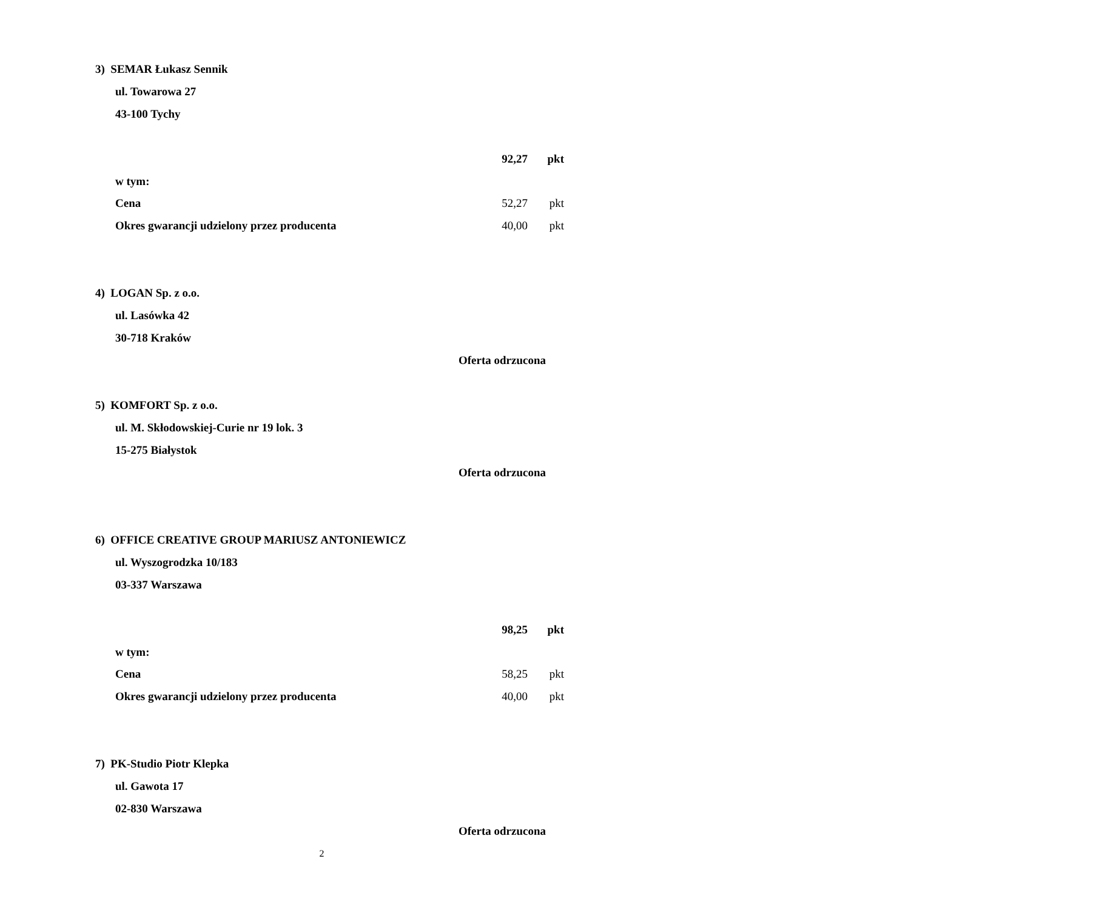3) SEMAR Łukasz Sennik
ul. Towarowa 27
43-100 Tychy
92,27 pkt
w tym:
Cena 52,27 pkt
Okres gwarancji udzielony przez producenta 40,00 pkt
4) LOGAN Sp. z o.o.
ul. Lasówka 42
30-718 Kraków
Oferta odrzucona
5) KOMFORT Sp. z o.o.
ul. M. Skłodowskiej-Curie nr 19 lok. 3
15-275 Białystok
Oferta odrzucona
6) OFFICE CREATIVE GROUP MARIUSZ ANTONIEWICZ
ul. Wyszogrodzka 10/183
03-337 Warszawa
98,25 pkt
w tym:
Cena 58,25 pkt
Okres gwarancji udzielony przez producenta 40,00 pkt
7) PK-Studio Piotr Klepka
ul. Gawota 17
02-830 Warszawa
Oferta odrzucona
2